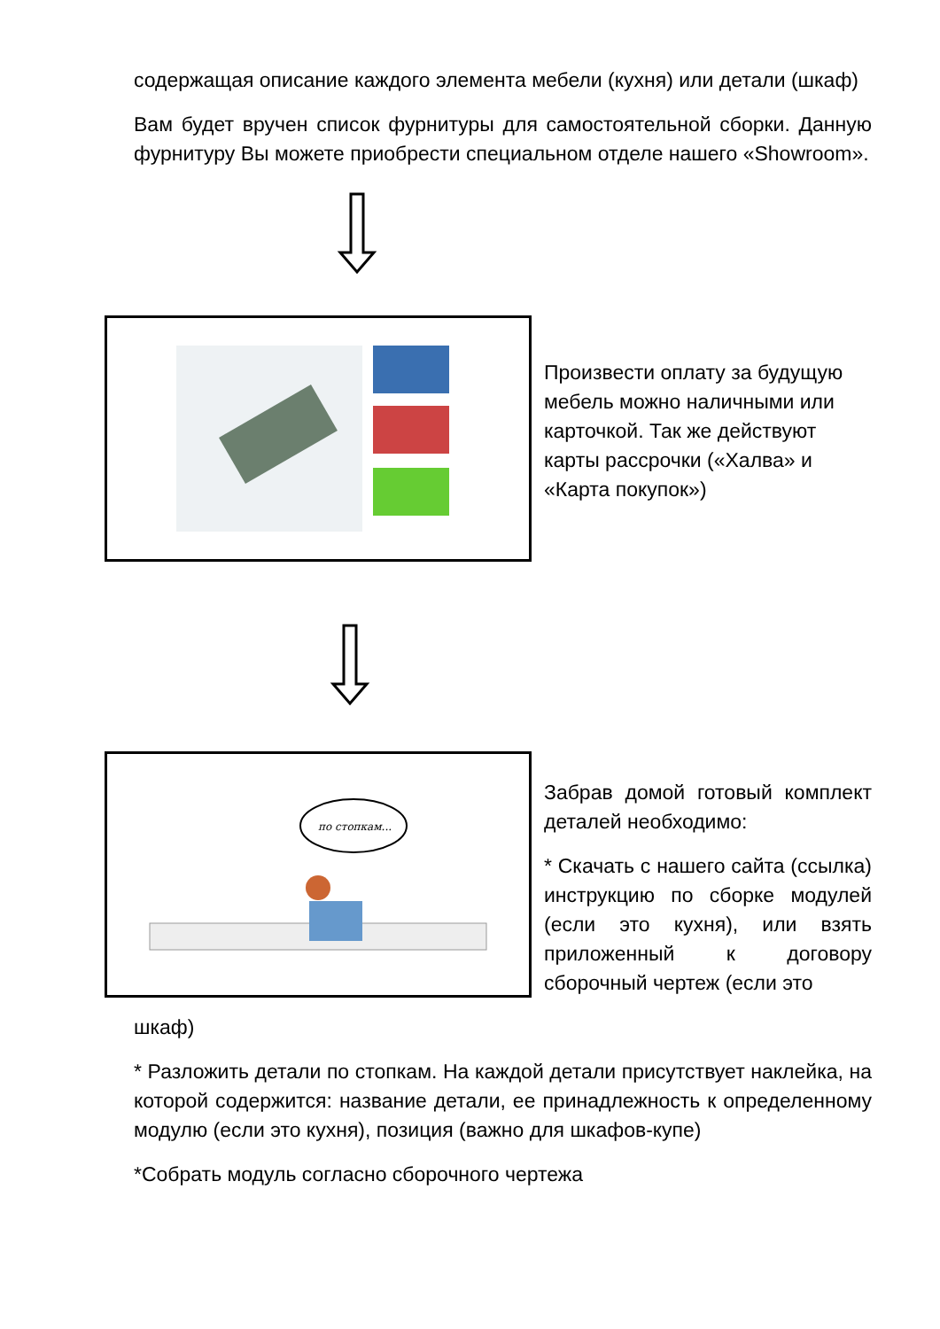содержащая описание каждого элемента мебели (кухня) или детали (шкаф)
Вам будет вручен список фурнитуры для самостоятельной сборки. Данную фурнитуру Вы можете приобрести специальном отделе нашего «Showroom».
Произвести оплату за будущую мебель можно наличными или карточкой. Так же действуют карты рассрочки («Халва» и «Карта покупок»)
по стопкам...
Забрав домой готовый комплект деталей необходимо:
* Скачать с нашего сайта (ссылка) инструкцию по сборке модулей (если это кухня), или взять приложенный к договору сборочный чертеж (если это
шкаф)
* Разложить детали по стопкам. На каждой детали присутствует наклейка, на которой содержится: название детали, ее принадлежность к определенному модулю (если это кухня), позиция (важно для шкафов-купе)
*Собрать модуль согласно сборочного чертежа